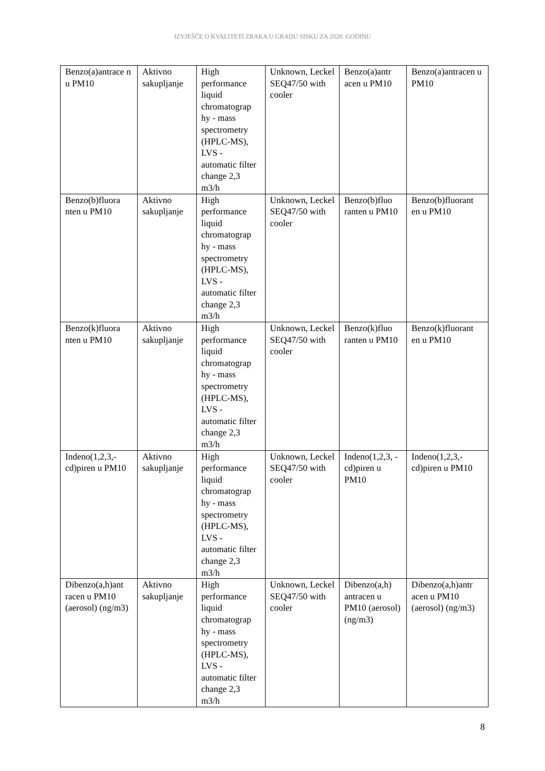IZVJEŠĆE O KVALITETI ZRAKA U GRADU SISKU ZA 2020. GODINU
| Benzo(a)antrace n u PM10 | Aktivno sakupljanje | High performance liquid chromatograp hy - mass spectrometry (HPLC-MS), LVS - automatic filter change 2,3 m3/h | Unknown, Leckel SEQ47/50 with cooler | Benzo(a)antr acen u PM10 | Benzo(a)antracen u PM10 |
| Benzo(b)fluora nten u PM10 | Aktivno sakupljanje | High performance liquid chromatograp hy - mass spectrometry (HPLC-MS), LVS - automatic filter change 2,3 m3/h | Unknown, Leckel SEQ47/50 with cooler | Benzo(b)fluo ranten u PM10 | Benzo(b)fluorant en u PM10 |
| Benzo(k)fluora nten u PM10 | Aktivno sakupljanje | High performance liquid chromatograp hy - mass spectrometry (HPLC-MS), LVS - automatic filter change 2,3 m3/h | Unknown, Leckel SEQ47/50 with cooler | Benzo(k)fluo ranten u PM10 | Benzo(k)fluorant en u PM10 |
| Indeno(1,2,3,- cd)piren u PM10 | Aktivno sakupljanje | High performance liquid chromatograp hy - mass spectrometry (HPLC-MS), LVS - automatic filter change 2,3 m3/h | Unknown, Leckel SEQ47/50 with cooler | Indeno(1,2,3, -cd)piren u PM10 | Indeno(1,2,3,- cd)piren u PM10 |
| Dibenzo(a,h)ant racen u PM10 (aerosol) (ng/m3) | Aktivno sakupljanje | High performance liquid chromatograp hy - mass spectrometry (HPLC-MS), LVS - automatic filter change 2,3 m3/h | Unknown, Leckel SEQ47/50 with cooler | Dibenzo(a,h) antracen u PM10 (aerosol) (ng/m3) | Dibenzo(a,h)antr acen u PM10 (aerosol) (ng/m3) |
8